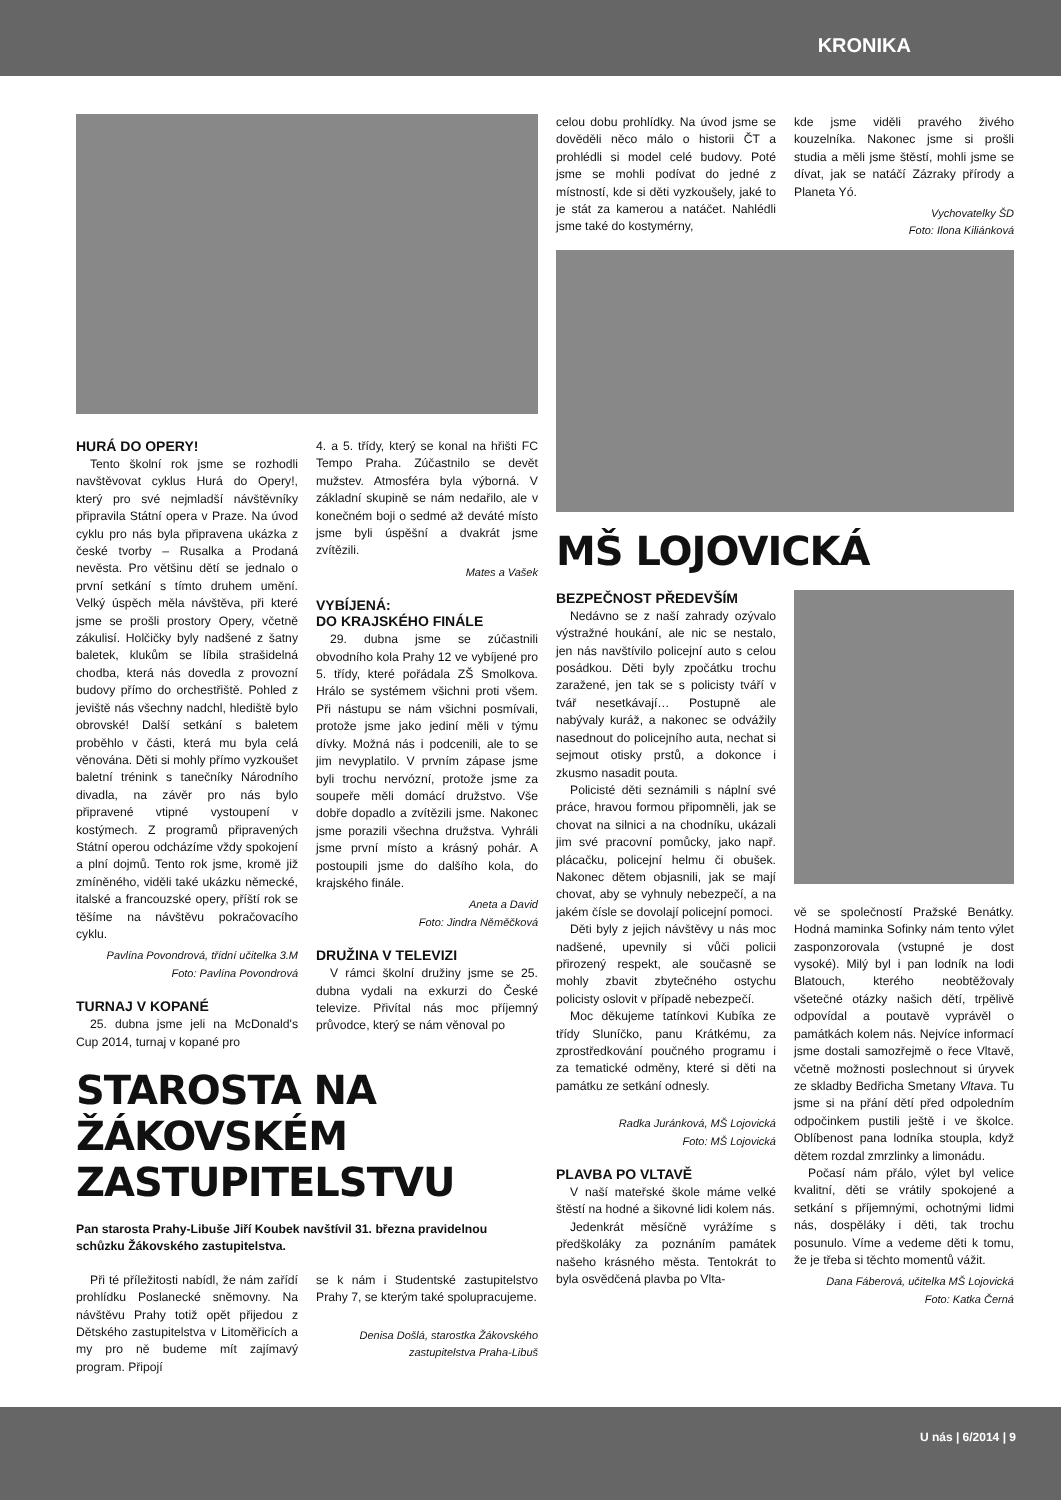KRONIKA
HURÁ DO OPERY!
Tento školní rok jsme se rozhodli navštěvovat cyklus Hurá do Opery!, který pro své nejmladší návštěvníky připravila Státní opera v Praze. Na úvod cyklu pro nás byla připravena ukázka z české tvorby – Rusalka a Prodaná nevěsta. Pro většinu dětí se jednalo o první setkání s tímto druhem umění. Velký úspěch měla návštěva, při které jsme se prošli prostory Opery, včetně zákulisí. Holčičky byly nadšené z šatny baletek, klukům se líbila strašidelná chodba, která nás dovedla z provozní budovy přímo do orchestřiště. Pohled z jeviště nás všechny nadchl, hlediště bylo obrovské! Další setkání s baletem proběhlo v části, která mu byla celá věnována. Děti si mohly přímo vyzkoušet baletní trénink s tanečníky Národního divadla, na závěr pro nás bylo připravené vtipné vystoupení v kostýmech. Z programů připravených Státní operou odcházíme vždy spokojení a plní dojmů. Tento rok jsme, kromě již zmíněného, viděli také ukázku německé, italské a francouzské opery, příští rok se těšíme na návštěvu pokračovacího cyklu.
Pavlína Povondrová, třídní učitelka 3.M
Foto: Pavlína Povondrová
TURNAJ V KOPANÉ
25. dubna jsme jeli na McDonald's Cup 2014, turnaj v kopané pro
4. a 5. třídy, který se konal na hřišti FC Tempo Praha. Zúčastnilo se devět mužstev. Atmosféra byla výborná. V základní skupině se nám nedařilo, ale v konečném boji o sedmé až deváté místo jsme byli úspěšní a dvakrát jsme zvítězili.
Mates a Vašek
VYBÍJENÁ:
DO KRAJSKÉHO FINÁLE
29. dubna jsme se zúčastnili obvodního kola Prahy 12 ve vybíjené pro 5. třídy, které pořádala ZŠ Smolkova. Hrálo se systémem všichni proti všem. Při nástupu se nám všichni posmívali, protože jsme jako jediní měli v týmu dívky. Možná nás i podcenili, ale to se jim nevyplatilo. V prvním zápase jsme byli trochu nervózní, protože jsme za soupeře měli domácí družstvo. Vše dobře dopadlo a zvítězili jsme. Nakonec jsme porazili všechna družstva. Vyhráli jsme první místo a krásný pohár. A postoupili jsme do dalšího kola, do krajského finále.
Aneta a David
Foto: Jindra Něměčková
DRUŽINA V TELEVIZI
V rámci školní družiny jsme se 25. dubna vydali na exkurzi do České televize. Přivítal nás moc příjemný průvodce, který se nám věnoval po
STAROSTA NA ŽÁKOVSKÉM ZASTUPITELSTVU
Pan starosta Prahy-Libuše Jiří Koubek navštívil 31. března pravidelnou schůzku Žákovského zastupitelstva.
Při té příležitosti nabídl, že nám zařídí prohlídku Poslanecké sněmovny. Na návštěvu Prahy totiž opět přijedou z Dětského zastupitelstva v Litoměřicích a my pro ně budeme mít zajímavý program. Připojí
se k nám i Studentské zastupitelstvo Prahy 7, se kterým také spolupracujeme.
Denisa Došlá, starostka Žákovského zastupitelstva Praha-Libuš
celou dobu prohlídky. Na úvod jsme se dověděli něco málo o historii ČT a prohlédli si model celé budovy. Poté jsme se mohli podívat do jedné z místností, kde si děti vyzkoušely, jaké to je stát za kamerou a natáčet. Nahlédli jsme také do kostymérny,
kde jsme viděli pravého živého kouzelníka. Nakonec jsme si prošli studia a měli jsme štěstí, mohli jsme se dívat, jak se natáčí Zázraky přírody a Planeta Yó.
Vychovatelky ŠD
Foto: Ilona Kiliánková
MŠ LOJOVICKÁ
BEZPEČNOST PŘEDEVŠÍM
Nedávno se z naší zahrady ozývalo výstražné houkání, ale nic se nestalo, jen nás navštívilo policejní auto s celou posádkou. Děti byly zpočátku trochu zaražené, jen tak se s policisty tváří v tvář nesetkávají… Postupně ale nabývaly kuráž, a nakonec se odvážily nasednout do policejního auta, nechat si sejmout otisky prstů, a dokonce i zkusmo nasadit pouta.
Policisté děti seznámili s náplní své práce, hravou formou připomněli, jak se chovat na silnici a na chodníku, ukázali jim své pracovní pomůcky, jako např. plácačku, policejní helmu či obušek. Nakonec dětem objasnili, jak se mají chovat, aby se vyhnuly nebezpečí, a na jakém čísle se dovolají policejní pomoci.
Děti byly z jejich návštěvy u nás moc nadšené, upevnily si vůči policii přirozený respekt, ale současně se mohly zbavit zbytečného ostychu policisty oslovit v případě nebezpečí.
Moc děkujeme tatínkovi Kubíka ze třídy Sluníčko, panu Krátkému, za zprostředkování poučného programu i za tematické odměny, které si děti na památku ze setkání odnesly.
Radka Juránková, MŠ Lojovická
Foto: MŠ Lojovická
PLAVBA PO VLTAVĚ
V naší mateřské škole máme velké štěstí na hodné a šikovné lidi kolem nás.
Jedenkrát měsíčně vyrážíme s předškoláky za poznáním památek našeho krásného města. Tentokrát to byla osvědčená plavba po Vlta-
vě se společností Pražské Benátky. Hodná maminka Sofinky nám tento výlet zasponzorovala (vstupné je dost vysoké). Milý byl i pan lodník na lodi Blatouch, kterého neobtěžovaly všetečné otázky našich dětí, trpělivě odpovídal a poutavě vyprávěl o památkách kolem nás. Nejvíce informací jsme dostali samozřejmě o řece Vltavě, včetně možnosti poslechnout si úryvek ze skladby Bedřicha Smetany Vltava. Tu jsme si na přání dětí před odpoledním odpočinkem pustili ještě i ve školce. Oblíbenost pana lodníka stoupla, když dětem rozdal zmrzlinky a limonádu.
Počasí nám přálo, výlet byl velice kvalitní, děti se vrátily spokojené a setkání s příjemnými, ochotnými lidmi nás, dospěláky i děti, tak trochu posunulo. Víme a vedeme děti k tomu, že je třeba si těchto momentů vážit.
Dana Fáberová, učitelka MŠ Lojovická
Foto: Katka Černá
U nás | 6/2014 | 9